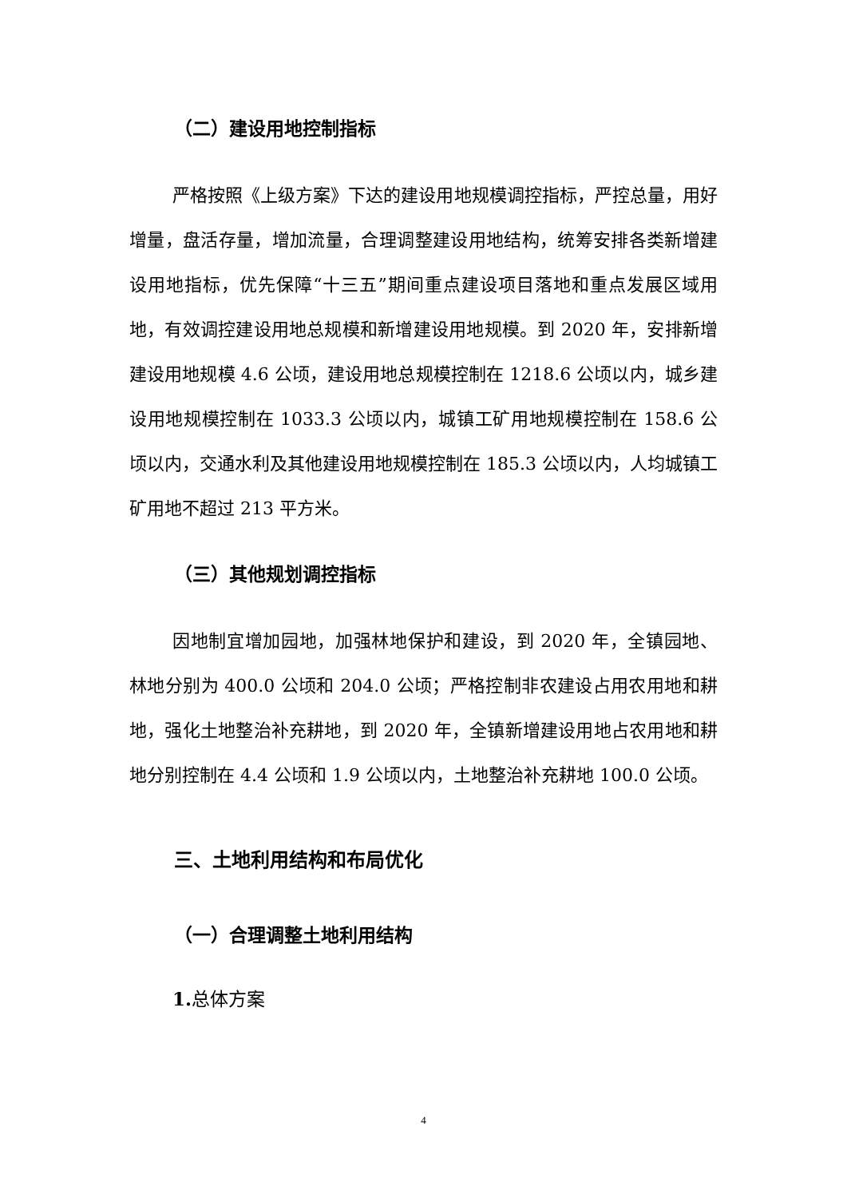（二）建设用地控制指标
严格按照《上级方案》下达的建设用地规模调控指标，严控总量，用好增量，盘活存量，增加流量，合理调整建设用地结构，统筹安排各类新增建设用地指标，优先保障“十三五”期间重点建设项目落地和重点发展区域用地，有效调控建设用地总规模和新增建设用地规模。到 2020 年，安排新增建设用地规模 4.6 公顷，建设用地总规模控制在 1218.6 公顷以内，城乡建设用地规模控制在 1033.3 公顷以内，城镇工矿用地规模控制在 158.6 公顷以内，交通水利及其他建设用地规模控制在 185.3 公顷以内，人均城镇工矿用地不超过 213 平方米。
（三）其他规划调控指标
因地制宜增加园地，加强林地保护和建设，到 2020 年，全镇园地、林地分别为 400.0 公顷和 204.0 公顷；严格控制非农建设占用农用地和耕地，强化土地整治补充耕地，到 2020 年，全镇新增建设用地占农用地和耕地分别控制在 4.4 公顷和 1.9 公顷以内，土地整治补充耕地 100.0 公顷。
三、土地利用结构和布局优化
（一）合理调整土地利用结构
1. 总体方案
4